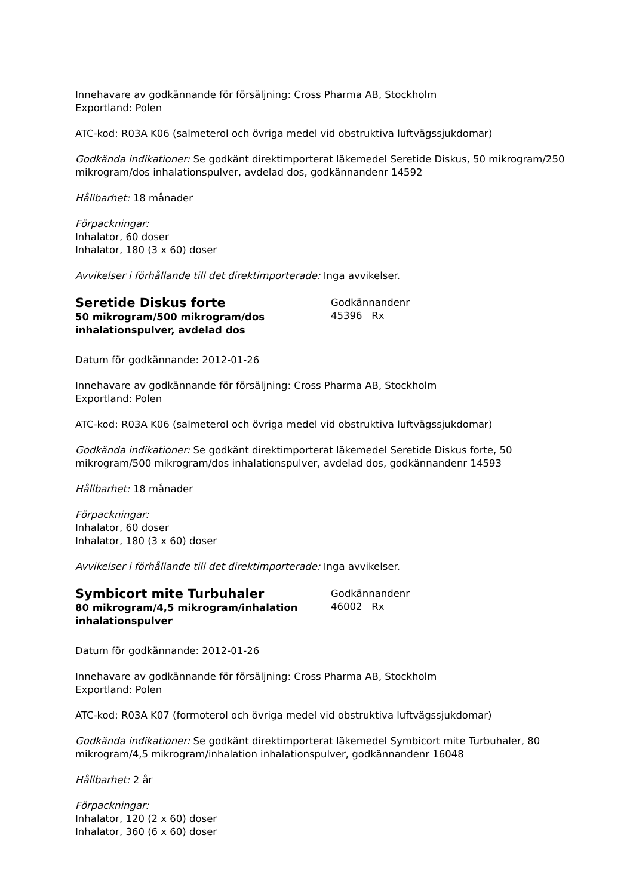Innehavare av godkännande för försäljning: Cross Pharma AB, Stockholm
Exportland: Polen
ATC-kod: R03A K06 (salmeterol och övriga medel vid obstruktiva luftvägssjukdomar)
Godkända indikationer: Se godkänt direktimporterat läkemedel Seretide Diskus, 50 mikrogram/250 mikrogram/dos inhalationspulver, avdelad dos, godkännandenr 14592
Hållbarhet: 18 månader
Förpackningar:
Inhalator, 60 doser
Inhalator, 180 (3 x 60) doser
Avvikelser i förhållande till det direktimporterade: Inga avvikelser.
Seretide Diskus forte
50 mikrogram/500 mikrogram/dos inhalationspulver, avdelad dos
Godkännandenr
45396 Rx
Datum för godkännande: 2012-01-26
Innehavare av godkännande för försäljning: Cross Pharma AB, Stockholm
Exportland: Polen
ATC-kod: R03A K06 (salmeterol och övriga medel vid obstruktiva luftvägssjukdomar)
Godkända indikationer: Se godkänt direktimporterat läkemedel Seretide Diskus forte, 50 mikrogram/500 mikrogram/dos inhalationspulver, avdelad dos, godkännandenr 14593
Hållbarhet: 18 månader
Förpackningar:
Inhalator, 60 doser
Inhalator, 180 (3 x 60) doser
Avvikelser i förhållande till det direktimporterade: Inga avvikelser.
Symbicort mite Turbuhaler
80 mikrogram/4,5 mikrogram/inhalation inhalationspulver
Godkännandenr
46002 Rx
Datum för godkännande: 2012-01-26
Innehavare av godkännande för försäljning: Cross Pharma AB, Stockholm
Exportland: Polen
ATC-kod: R03A K07 (formoterol och övriga medel vid obstruktiva luftvägssjukdomar)
Godkända indikationer: Se godkänt direktimporterat läkemedel Symbicort mite Turbuhaler, 80 mikrogram/4,5 mikrogram/inhalation inhalationspulver, godkännandenr 16048
Hållbarhet: 2 år
Förpackningar:
Inhalator, 120 (2 x 60) doser
Inhalator, 360 (6 x 60) doser